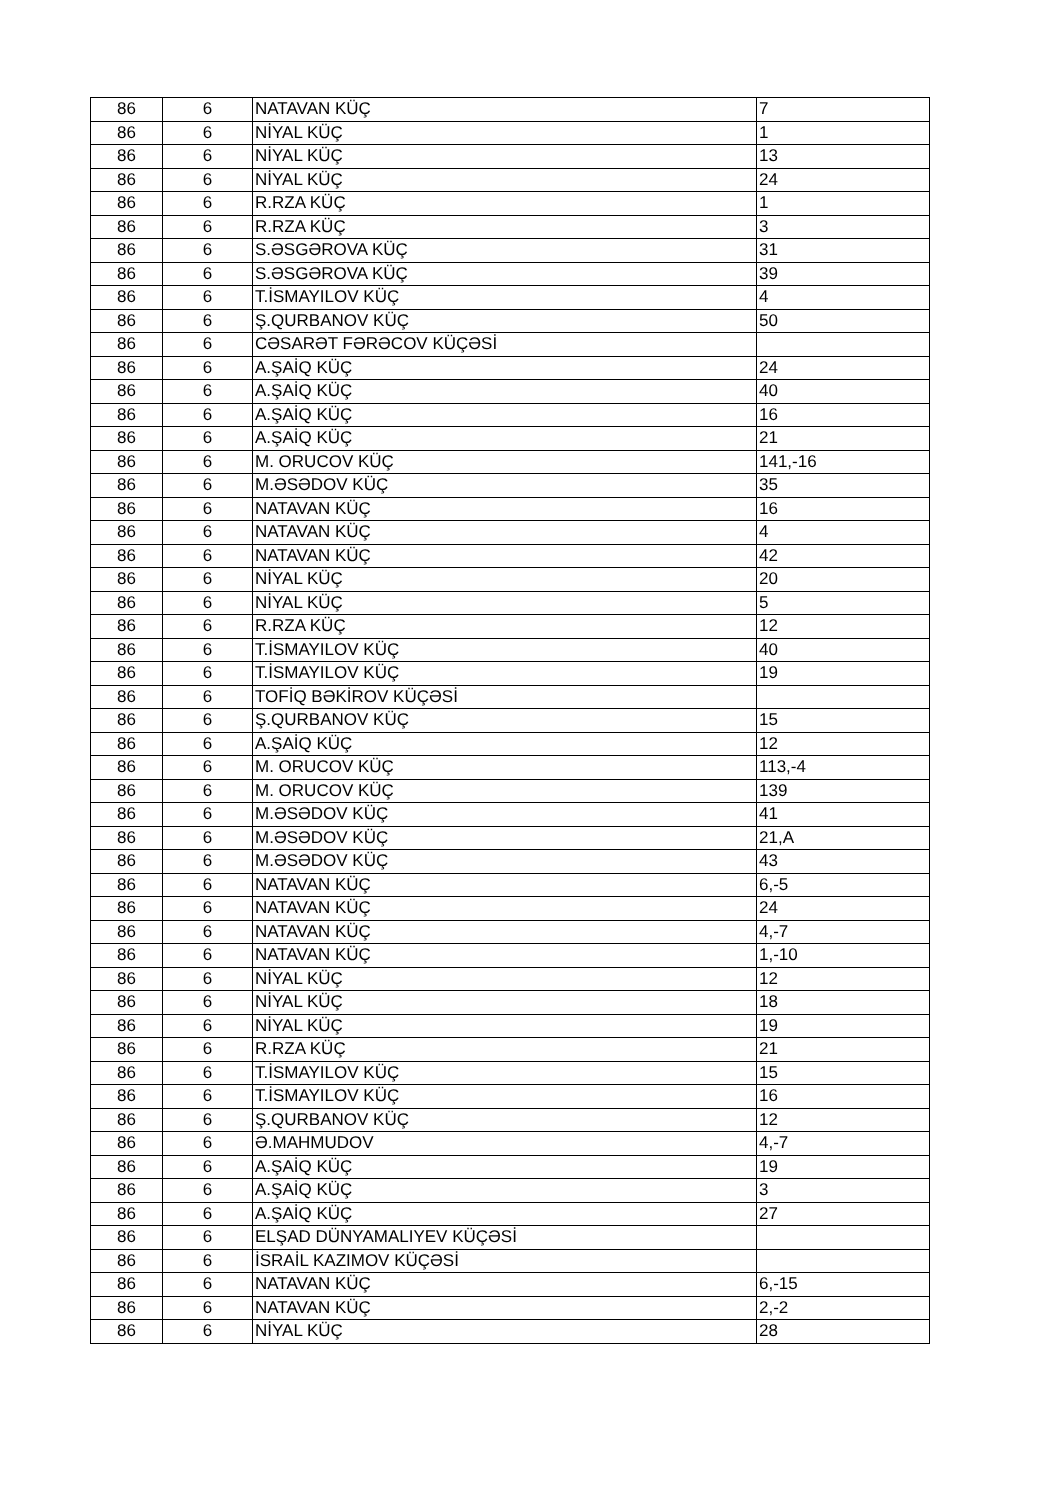| 86 | 6 | NATAVAN KÜÇ | 7 |
| 86 | 6 | NİYAL KÜÇ | 1 |
| 86 | 6 | NİYAL KÜÇ | 13 |
| 86 | 6 | NİYAL KÜÇ | 24 |
| 86 | 6 | R.RZA KÜÇ | 1 |
| 86 | 6 | R.RZA KÜÇ | 3 |
| 86 | 6 | S.ƏSGƏROVA KÜÇ | 31 |
| 86 | 6 | S.ƏSGƏROVA KÜÇ | 39 |
| 86 | 6 | T.İSMAYILOV KÜÇ | 4 |
| 86 | 6 | Ş.QURBANOV KÜÇ | 50 |
| 86 | 6 | CƏSARƏT FƏRƏCOV KÜÇƏSİ | |
| 86 | 6 | A.ŞAİQ KÜÇ | 24 |
| 86 | 6 | A.ŞAİQ KÜÇ | 40 |
| 86 | 6 | A.ŞAİQ KÜÇ | 16 |
| 86 | 6 | A.ŞAİQ KÜÇ | 21 |
| 86 | 6 | M. ORUCOV KÜÇ | 141,-16 |
| 86 | 6 | M.ƏSƏDOV KÜÇ | 35 |
| 86 | 6 | NATAVAN KÜÇ | 16 |
| 86 | 6 | NATAVAN KÜÇ | 4 |
| 86 | 6 | NATAVAN KÜÇ | 42 |
| 86 | 6 | NİYAL KÜÇ | 20 |
| 86 | 6 | NİYAL KÜÇ | 5 |
| 86 | 6 | R.RZA KÜÇ | 12 |
| 86 | 6 | T.İSMAYILOV KÜÇ | 40 |
| 86 | 6 | T.İSMAYILOV KÜÇ | 19 |
| 86 | 6 | TOFİQ BƏKİROV KÜÇƏSİ | |
| 86 | 6 | Ş.QURBANOV KÜÇ | 15 |
| 86 | 6 | A.ŞAİQ KÜÇ | 12 |
| 86 | 6 | M. ORUCOV KÜÇ | 113,-4 |
| 86 | 6 | M. ORUCOV KÜÇ | 139 |
| 86 | 6 | M.ƏSƏDOV KÜÇ | 41 |
| 86 | 6 | M.ƏSƏDOV KÜÇ | 21,A |
| 86 | 6 | M.ƏSƏDOV KÜÇ | 43 |
| 86 | 6 | NATAVAN KÜÇ | 6,-5 |
| 86 | 6 | NATAVAN KÜÇ | 24 |
| 86 | 6 | NATAVAN KÜÇ | 4,-7 |
| 86 | 6 | NATAVAN KÜÇ | 1,-10 |
| 86 | 6 | NİYAL KÜÇ | 12 |
| 86 | 6 | NİYAL KÜÇ | 18 |
| 86 | 6 | NİYAL KÜÇ | 19 |
| 86 | 6 | R.RZA KÜÇ | 21 |
| 86 | 6 | T.İSMAYILOV KÜÇ | 15 |
| 86 | 6 | T.İSMAYILOV KÜÇ | 16 |
| 86 | 6 | Ş.QURBANOV KÜÇ | 12 |
| 86 | 6 | Ə.MAHMUDOV | 4,-7 |
| 86 | 6 | A.ŞAİQ KÜÇ | 19 |
| 86 | 6 | A.ŞAİQ KÜÇ | 3 |
| 86 | 6 | A.ŞAİQ KÜÇ | 27 |
| 86 | 6 | ELŞAD DÜNYAMALIYEV KÜÇƏSİ | |
| 86 | 6 | İSRAİL KAZIMOV KÜÇƏSİ | |
| 86 | 6 | NATAVAN KÜÇ | 6,-15 |
| 86 | 6 | NATAVAN KÜÇ | 2,-2 |
| 86 | 6 | NİYAL KÜÇ | 28 |